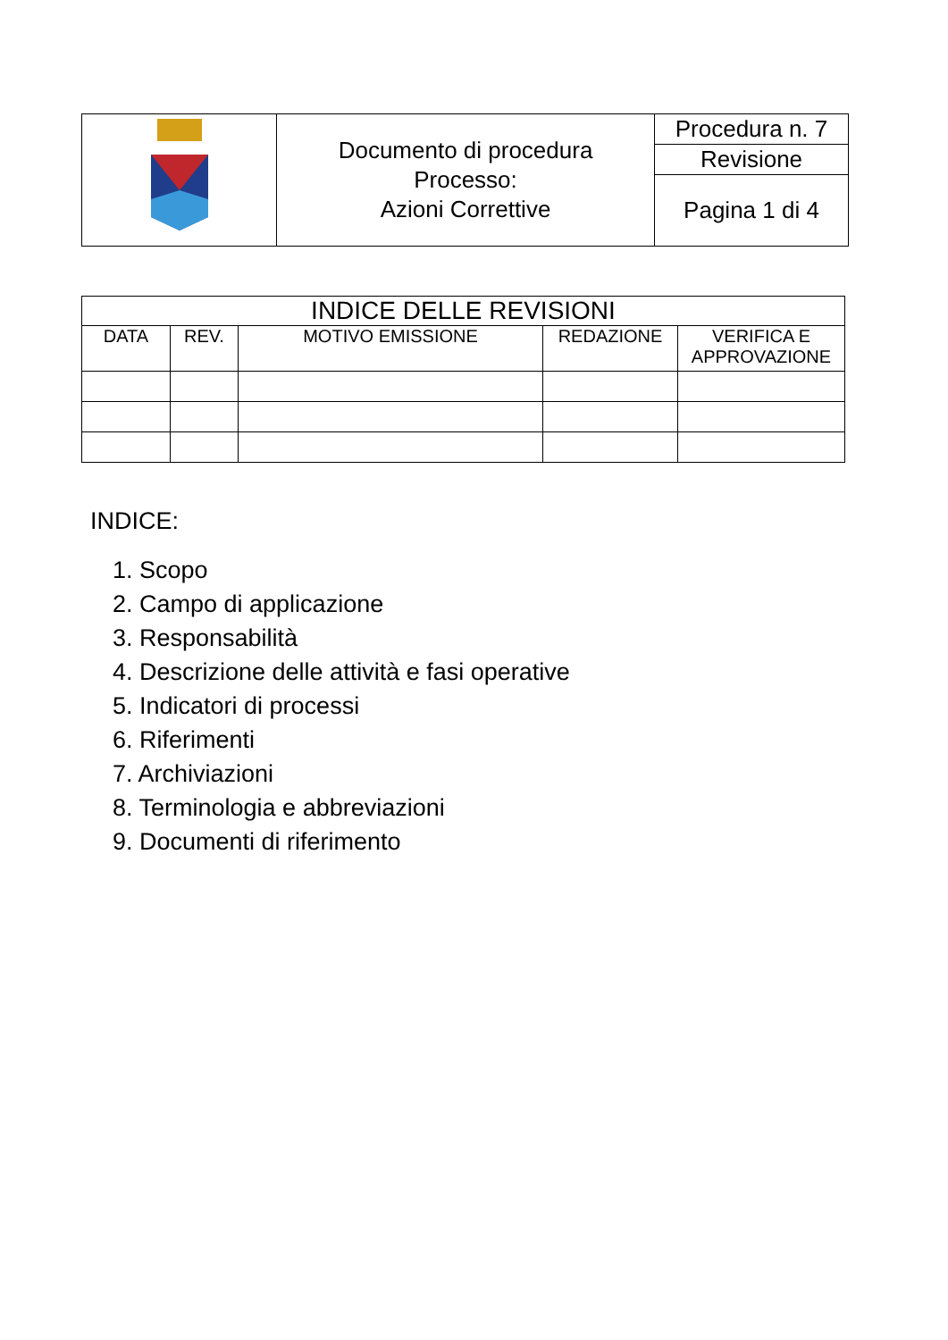| | Documento di procedura Processo: Azioni Correttive | Procedura n. 7 |
| | | Revisione |
| | | Pagina 1 di 4 |
| INDICE DELLE REVISIONI | | | | |
| --- | --- | --- | --- | --- |
| DATA | REV. | MOTIVO EMISSIONE | REDAZIONE | VERIFICA E APPROVAZIONE |
INDICE:
1. Scopo
2. Campo di applicazione
3. Responsabilità
4. Descrizione delle attività e fasi operative
5. Indicatori di processi
6. Riferimenti
7. Archiviazioni
8. Terminologia e abbreviazioni
9. Documenti di riferimento